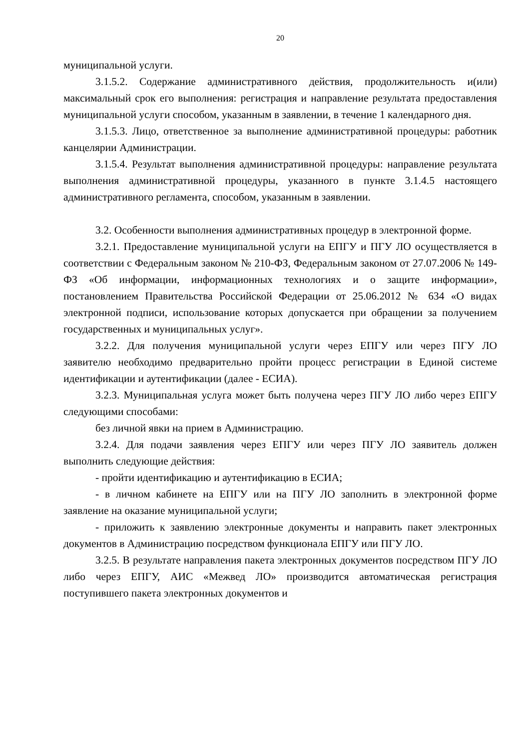20
муниципальной услуги.
3.1.5.2. Содержание административного действия, продолжительность и(или) максимальный срок его выполнения: регистрация и направление результата предоставления муниципальной услуги способом, указанным в заявлении, в течение 1 календарного дня.
3.1.5.3. Лицо, ответственное за выполнение административной процедуры: работник канцелярии Администрации.
3.1.5.4. Результат выполнения административной процедуры: направление результата выполнения административной процедуры, указанного в пункте 3.1.4.5 настоящего административного регламента, способом, указанным в заявлении.
3.2. Особенности выполнения административных процедур в электронной форме.
3.2.1. Предоставление муниципальной услуги на ЕПГУ и ПГУ ЛО осуществляется в соответствии с Федеральным законом № 210-ФЗ, Федеральным законом от 27.07.2006 № 149-ФЗ «Об информации, информационных технологиях и о защите информации», постановлением Правительства Российской Федерации от 25.06.2012 № 634 «О видах электронной подписи, использование которых допускается при обращении за получением государственных и муниципальных услуг».
3.2.2. Для получения муниципальной услуги через ЕПГУ или через ПГУ ЛО заявителю необходимо предварительно пройти процесс регистрации в Единой системе идентификации и аутентификации (далее - ЕСИА).
3.2.3. Муниципальная услуга может быть получена через ПГУ ЛО либо через ЕПГУ следующими способами:
без личной явки на прием в Администрацию.
3.2.4. Для подачи заявления через ЕПГУ или через ПГУ ЛО заявитель должен выполнить следующие действия:
- пройти идентификацию и аутентификацию в ЕСИА;
- в личном кабинете на ЕПГУ или на ПГУ ЛО заполнить в электронной форме заявление на оказание муниципальной услуги;
- приложить к заявлению электронные документы и направить пакет электронных документов в Администрацию посредством функционала ЕПГУ или ПГУ ЛО.
3.2.5. В результате направления пакета электронных документов посредством ПГУ ЛО либо через ЕПГУ, АИС «Межвед ЛО» производится автоматическая регистрация поступившего пакета электронных документов и